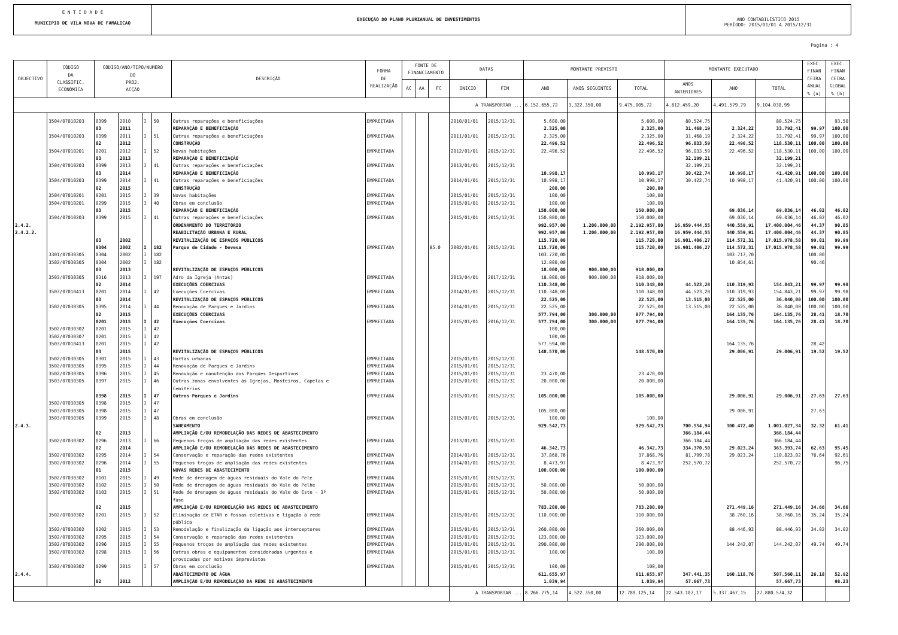E N T I D A D E
MUNICIPIO DE VILA NOVA DE FAMALICAO
EXECUÇÃO DO PLANO PLURIANUAL DE INVESTIMENTOS ANO CONTABILÍSTICO 2015
PERÍODO: 2015/01/01 A 2015/12/31
Pagina : 4
| OBJECTIVO | CÓDIGO DA CLASSIFIC. ECONÓMICA | CÓDIGO/ANO/TIPO/NUMERO DO PROJ. ACÇÃO | | | | DESCRIÇÃO | FORMA DE REALIZAÇÃO | FONTE DE FINANCIAMENTO | | | DATAS | | MONTANTE PREVISTO | | | MONTANTE EXECUTADO | | | EXEC. FINAN CEIRA ANUAL % (a) | EXEC. FINAN CEIRA GLOBAL % (b) |
| --- | --- | --- | --- | --- | --- | --- | --- | --- | --- | --- | --- | --- | --- | --- | --- | --- | --- | --- | --- | --- |
| | | | | | | | | AC | AA | FC | INICIO | FIM | ANO | ANOS SEGUINTES | TOTAL | ANOS ANTERIORES | ANO | TOTAL | | |
| | | | | | | | | | | | A TRANSPORTAR ... | | 6.152.655,72 | 3.322.350,00 | 9.475.005,72 | 4.612.459,20 | 4.491.579,79 | 9.104.038,99 | | |
| | 3504/07010203 | 0399 | 2010 | I | 50 | Outras reparações e beneficiações | EMPREITADA | | | | 2010/01/01 | 2015/12/31 | 5.600,00 | | 5.600,00 | 80.524,75 | | 80.524,75 | | 93.50 |
| | | 03 | 2011 | | | REPARAÇÃO E BENEFICIAÇÃO | | | | | | | 2.325,00 | | 2.325,00 | 31.468,19 | 2.324,22 | 33.792,41 | 99.97 | 100.00 |
| | 3504/07010203 | 0399 | 2011 | I | 51 | Outras reparações e beneficiações | EMPREITADA | | | | 2011/01/01 | 2015/12/31 | 2.325,00 | | 2.325,00 | 31.468,19 | 2.324,22 | 33.792,41 | 99.97 | 100.00 |
| | | 02 | 2012 | | | CONSTRUÇÃO | | | | | | | 22.496,52 | | 22.496,52 | 96.033,59 | 22.496,52 | 118.530,11 | 100.00 | 100.00 |
| | 3504/07010201 | 0201 | 2012 | I | 52 | Novas habitações | EMPREITADA | | | | 2012/01/01 | 2015/12/31 | 22.496,52 | | 22.496,52 | 96.033,59 | 22.496,52 | 118.530,11 | 100.00 | 100.00 |
| | | 03 | 2013 | | | REPARAÇÃO E BENEFICIAÇÃO | | | | | | | | | | 32.199,21 | | 32.199,21 | | |
| | 3504/07010203 | 0399 | 2013 | I | 41 | Outras reparações e beneficiações | EMPREITADA | | | | 2013/01/01 | 2015/12/31 | | | | 32.199,21 | | 32.199,21 | | |
| | | 03 | 2014 | | | REPARAÇÃO E BENEFICIAÇÃO | | | | | | | 10.998,17 | | 10.998,17 | 30.422,74 | 10.998,17 | 41.420,91 | 100.00 | 100.00 |
| | 3504/07010203 | 0399 | 2014 | I | 41 | Outras reparações e beneficiações | EMPREITADA | | | | 2014/01/01 | 2015/12/31 | 10.998,17 | | 10.998,17 | 30.422,74 | 10.998,17 | 41.420,91 | 100.00 | 100.00 |
| | | 02 | 2015 | | | CONSTRUÇÃO | | | | | | | 200,00 | | 200,00 | | | | | |
| | 3504/07010201 | 0201 | 2015 | I | 39 | Novas habitações | EMPREITADA | | | | 2015/01/01 | 2015/12/31 | 100,00 | | 100,00 | | | | | |
| | 3504/07010201 | 0299 | 2015 | I | 40 | Obras em conclusão | EMPREITADA | | | | 2015/01/01 | 2015/12/31 | 100,00 | | 100,00 | | | | | |
| | | 03 | 2015 | | | REPARAÇÃO E BENEFICIAÇÃO | | | | | | | 150.000,00 | | 150.000,00 | | 69.036,14 | 69.036,14 | 46.02 | 46.02 |
| | 3504/07010203 | 0399 | 2015 | I | 41 | Outras reparações e beneficiações | EMPREITADA | | | | 2015/01/01 | 2015/12/31 | 150.000,00 | | 150.000,00 | | 69.036,14 | 69.036,14 | 46.02 | 46.02 |
| 2.4.2. | | | | | | ORDENAMENTO DO TERRITÓRIO | | | | | | | 992.957,00 | 1.200.000,00 | 2.192.957,00 | 16.959.444,55 | 440.559,91 | 17.400.004,46 | 44.37 | 90.85 |
| 2.4.2.2. | | | | | | REABILITAÇÃO URBANA E RURAL | | | | | | | 992.957,00 | 1.200.000,00 | 2.192.957,00 | 16.959.444,55 | 440.559,91 | 17.400.004,46 | 44.37 | 90.85 |
| | | 03 | 2002 | | | REVITALIZAÇÃO DE ESPAÇOS PÚBLICOS | | | | | | | 115.720,00 | | 115.720,00 | 16.901.406,27 | 114.572,31 | 17.015.978,58 | 99.01 | 99.99 |
| | | 0304 | 2002 | I | 182 | Parque de Cidade - Devesa | EMPREITADA | | | 85.0 | 2002/01/01 | 2015/12/31 | 115.720,00 | | 115.720,00 | 16.901.406,27 | 114.572,31 | 17.015.978,58 | 99.01 | 99.99 |
| | 3301/07030305 | 0304 | 2002 | I | 182 | | | | | | | | 103.720,00 | | | | 103.717,70 | | 100.00 | |
| | 3502/07030305 | 0304 | 2002 | I | 182 | | | | | | | | 12.000,00 | | | | 10.854,61 | | 90.46 | |
| | | 03 | 2013 | | | REVITALIZAÇÃO DE ESPAÇOS PÚBLICOS | | | | | | | 18.000,00 | 900.000,00 | 918.000,00 | | | | | |
| | 3503/07030305 | 0316 | 2013 | I | 197 | Adro da Igreja (Antas) | EMPREITADA | | | | 2013/04/01 | 2017/12/31 | 18.000,00 | 900.000,00 | 918.000,00 | | | | | |
| | | 02 | 2014 | | | EXECUÇÕES COERCIVAS | | | | | | | 110.348,00 | | 110.348,00 | 44.523,28 | 110.319,93 | 154.843,21 | 99.97 | 99.98 |
| | 3503/07010413 | 0201 | 2014 | I | 42 | Execuções Coercivas | EMPREITADA | | | | 2014/01/01 | 2015/12/31 | 110.348,00 | | 110.348,00 | 44.523,28 | 110.319,93 | 154.843,21 | 99.97 | 99.98 |
| | | 03 | 2014 | | | REVITALIZAÇÃO DE ESPAÇOS PÚBLICOS | | | | | | | 22.525,00 | | 22.525,00 | 13.515,00 | 22.525,00 | 36.040,00 | 100.00 | 100.00 |
| | 3502/07030305 | 0395 | 2014 | I | 44 | Renovação de Parques e Jardins | EMPREITADA | | | | 2014/01/01 | 2015/12/31 | 22.525,00 | | 22.525,00 | 13.515,00 | 22.525,00 | 36.040,00 | 100.00 | 100.00 |
| | | 02 | 2015 | | | EXECUÇÕES COERCIVAS | | | | | | | 577.794,00 | 300.000,00 | 877.794,00 | | 164.135,76 | 164.135,76 | 28.41 | 18.70 |
| | | 0201 | 2015 | I | 42 | Execuções Coercivas | EMPREITADA | | | | 2015/01/01 | 2016/12/31 | 577.794,00 | 300.000,00 | 877.794,00 | | 164.135,76 | 164.135,76 | 28.41 | 18.70 |
| | 3502/07030302 | 0201 | 2015 | I | 42 | | | | | | | | 100,00 | | | | | | | |
| | 3502/07030307 | 0201 | 2015 | I | 42 | | | | | | | | 100,00 | | | | | | | |
| | 3503/07010413 | 0201 | 2015 | I | 42 | | | | | | | | 577.594,00 | | | | 164.135,76 | | 28.42 | |
| | | 03 | 2015 | | | REVITALIZAÇÃO DE ESPAÇOS PÚBLICOS | | | | | | | 148.570,00 | | 148.570,00 | | 29.006,91 | 29.006,91 | 19.52 | 19.52 |
| | 3502/07030305 | 0301 | 2015 | I | 43 | Hortas urbanas | EMPREITADA | | | | 2015/01/01 | 2015/12/31 | | | | | | | | |
| | 3502/07030305 | 0395 | 2015 | I | 44 | Renovação de Parques e Jardins | EMPREITADA | | | | 2015/01/01 | 2015/12/31 | | | | | | | | |
| | 3502/07030305 | 0396 | 2015 | I | 45 | Renovação e manutenção dos Parques Desportivos | EMPREITADA | | | | 2015/01/01 | 2015/12/31 | 23.470,00 | | 23.470,00 | | | | | |
| | 3503/07030305 | 0397 | 2015 | I | 46 | Outras zonas envolventes às Igrejas, Mosteiros, Capelas e Cemitérios | EMPREITADA | | | | 2015/01/01 | 2015/12/31 | 20.000,00 | | 20.000,00 | | | | | |
| | | 0398 | 2015 | I | 47 | Outros Parques e Jardins | EMPREITADA | | | | 2015/01/01 | 2015/12/31 | 105.000,00 | | 105.000,00 | | 29.006,91 | 29.006,91 | 27.63 | 27.63 |
| | 3502/07030305 | 0398 | 2015 | I | 47 | | | | | | | | | | | | | | | |
| | 3503/07030305 | 0398 | 2015 | I | 47 | | | | | | | | 105.000,00 | | | | 29.006,91 | | 27.63 | |
| | 3503/07030305 | 0399 | 2015 | I | 48 | Obras em conclusão | EMPREITADA | | | | 2015/01/01 | 2015/12/31 | 100,00 | | 100,00 | | | | | |
| 2.4.3. | | | | | | SANEAMENTO | | | | | | | 929.542,73 | | 929.542,73 | 700.554,94 | 300.472,40 | 1.001.027,34 | 32.32 | 61.41 |
| | | 02 | 2013 | | | AMPLIAÇÃO E/OU REMODELAÇÃO DAS REDES DE ABASTECIMENTO | | | | | | | | | | 366.184,44 | | 366.184,44 | | |
| | 3502/07030302 | 0296 | 2013 | I | 66 | Pequenos troços de ampliação das redes existentes | EMPREITADA | | | | 2013/01/01 | 2015/12/31 | | | | 366.184,44 | | 366.184,44 | | |
| | | 02 | 2014 | | | AMPLIAÇÃO E/OU REMODELAÇÃO DAS REDES DE ABASTECIMENTO | | | | | | | 46.342,73 | | 46.342,73 | 334.370,50 | 29.023,24 | 363.393,74 | 62.63 | 95.45 |
| | 3502/07030302 | 0295 | 2014 | I | 54 | Conservação e reparação das redes existentes | EMPREITADA | | | | 2014/01/01 | 2015/12/31 | 37.868,76 | | 37.868,76 | 81.799,78 | 29.023,24 | 110.823,02 | 76.64 | 92.61 |
| | 3502/07030302 | 0296 | 2014 | I | 55 | Pequenos troços de ampliação das redes existentes | EMPREITADA | | | | 2014/01/01 | 2015/12/31 | 8.473,97 | | 8.473,97 | 252.570,72 | | 252.570,72 | | 96.75 |
| | | 01 | 2015 | | | NOVAS REDES DE ABASTECIMENTO | | | | | | | 100.000,00 | | 100.000,00 | | | | | |
| | 3502/07030302 | 0101 | 2015 | I | 49 | Rede de drenagem de águas residuais do Vale do Pele | EMPREITADA | | | | 2015/01/01 | 2015/12/31 | | | | | | | | |
| | 3502/07030302 | 0102 | 2015 | I | 50 | Rede de drenagem de águas residuais do Vale do Pelhe | EMPREITADA | | | | 2015/01/01 | 2015/12/31 | 50.000,00 | | 50.000,00 | | | | | |
| | 3502/07030302 | 0103 | 2015 | I | 51 | Rede de drenagem de águas residuais do Vale do Este - 3ª fase | EMPREITADA | | | | 2015/01/01 | 2015/12/31 | 50.000,00 | | 50.000,00 | | | | | |
| | | 02 | 2015 | | | AMPLIAÇÃO E/OU REMODELAÇÃO DAS REDES DE ABASTECIMENTO | | | | | | | 783.200,00 | | 783.200,00 | | 271.449,16 | 271.449,16 | 34.66 | 34.66 |
| | 3502/07030302 | 0201 | 2015 | I | 52 | Eliminação de ETAR e fossas coletivas e ligação à rede pública | EMPREITADA | | | | 2015/01/01 | 2015/12/31 | 110.000,00 | | 110.000,00 | | 38.760,16 | 38.760,16 | 35.24 | 35.24 |
| | 3502/07030302 | 0202 | 2015 | I | 53 | Remodelação e finalização da ligação aos interceptores | EMPREITADA | | | | 2015/01/01 | 2015/12/31 | 260.000,00 | | 260.000,00 | | 88.446,93 | 88.446,93 | 34.02 | 34.02 |
| | 3502/07030302 | 0295 | 2015 | I | 54 | Conservação e reparação das redes existentes | EMPREITADA | | | | 2015/01/01 | 2015/12/31 | 123.000,00 | | 123.000,00 | | | | | |
| | 3502/07030302 | 0296 | 2015 | I | 55 | Pequenos troços de ampliação das redes existentes | EMPREITADA | | | | 2015/01/01 | 2015/12/31 | 290.000,00 | | 290.000,00 | | 144.242,07 | 144.242,07 | 49.74 | 49.74 |
| | 3502/07030302 | 0298 | 2015 | I | 56 | Outras obras e equipamentos consideradas urgentes e provocadas por motivos imprevistos | EMPREITADA | | | | 2015/01/01 | 2015/12/31 | 100,00 | | 100,00 | | | | | |
| | 3502/07030302 | 0299 | 2015 | I | 57 | Obras em conclusão | EMPREITADA | | | | 2015/01/01 | 2015/12/31 | 100,00 | | 100,00 | | | | | |
| 2.4.4. | | | | | | ABASTECIMENTO DE ÁGUA | | | | | | | 611.655,97 | | 611.655,97 | 347.441,35 | 160.118,76 | 507.560,11 | 26.18 | 52.92 |
| | | 02 | 2012 | | | AMPLIAÇÃO E/OU REMODELAÇÃO DA REDE DE ABASTECIMENTO | | | | | | | 1.039,94 | | 1.039,94 | 57.667,73 | | 57.667,73 | | 98.23 |
| | | | | | | | | | | | A TRANSPORTAR ... | | 8.266.775,14 | 4.522.350,00 | 12.789.125,14 | 22.543.107,17 | 5.337.467,15 | 27.880.574,32 | | |